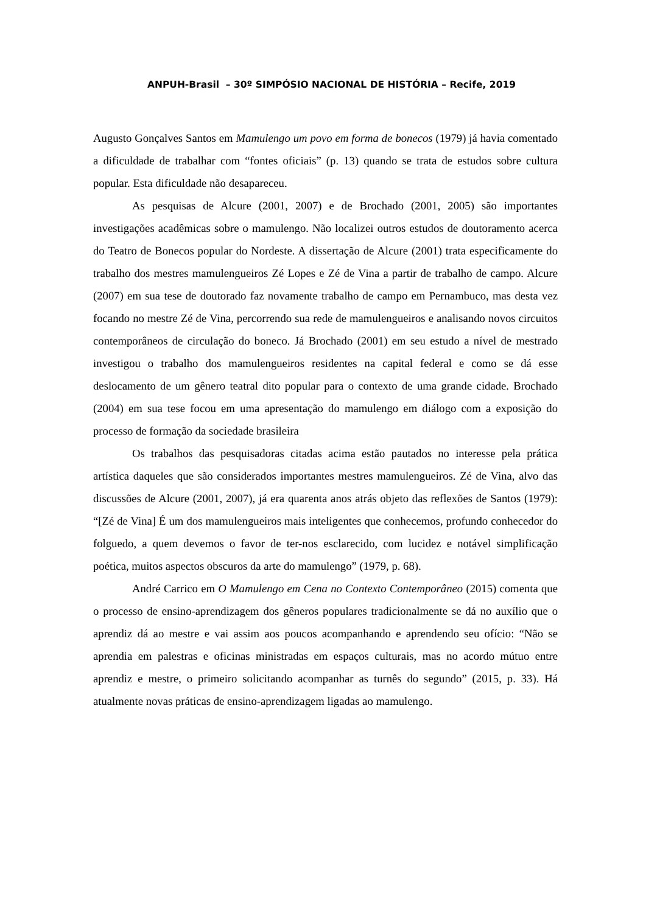ANPUH-Brasil – 30º SIMPÓSIO NACIONAL DE HISTÓRIA – Recife, 2019
Augusto Gonçalves Santos em Mamulengo um povo em forma de bonecos (1979) já havia comentado a dificuldade de trabalhar com “fontes oficiais” (p. 13) quando se trata de estudos sobre cultura popular. Esta dificuldade não desapareceu.
As pesquisas de Alcure (2001, 2007) e de Brochado (2001, 2005) são importantes investigações acadêmicas sobre o mamulengo. Não localizei outros estudos de doutoramento acerca do Teatro de Bonecos popular do Nordeste. A dissertação de Alcure (2001) trata especificamente do trabalho dos mestres mamulengueiros Zé Lopes e Zé de Vina a partir de trabalho de campo. Alcure (2007) em sua tese de doutorado faz novamente trabalho de campo em Pernambuco, mas desta vez focando no mestre Zé de Vina, percorrendo sua rede de mamulengueiros e analisando novos circuitos contemporâneos de circulação do boneco. Já Brochado (2001) em seu estudo a nível de mestrado investigou o trabalho dos mamulengueiros residentes na capital federal e como se dá esse deslocamento de um gênero teatral dito popular para o contexto de uma grande cidade. Brochado (2004) em sua tese focou em uma apresentação do mamulengo em diálogo com a exposição do processo de formação da sociedade brasileira
Os trabalhos das pesquisadoras citadas acima estão pautados no interesse pela prática artística daqueles que são considerados importantes mestres mamulengueiros. Zé de Vina, alvo das discussões de Alcure (2001, 2007), já era quarenta anos atrás objeto das reflexões de Santos (1979): “[Zé de Vina] É um dos mamulengueiros mais inteligentes que conhecemos, profundo conhecedor do folguedo, a quem devemos o favor de ter-nos esclarecido, com lucidez e notável simplificação poética, muitos aspectos obscuros da arte do mamulengo” (1979, p. 68).
André Carrico em O Mamulengo em Cena no Contexto Contemporâneo (2015) comenta que o processo de ensino-aprendizagem dos gêneros populares tradicionalmente se dá no auxílio que o aprendiz dá ao mestre e vai assim aos poucos acompanhando e aprendendo seu ofício: “Não se aprendia em palestras e oficinas ministradas em espaços culturais, mas no acordo mútuo entre aprendiz e mestre, o primeiro solicitando acompanhar as turnês do segundo” (2015, p. 33). Há atualmente novas práticas de ensino-aprendizagem ligadas ao mamulengo.